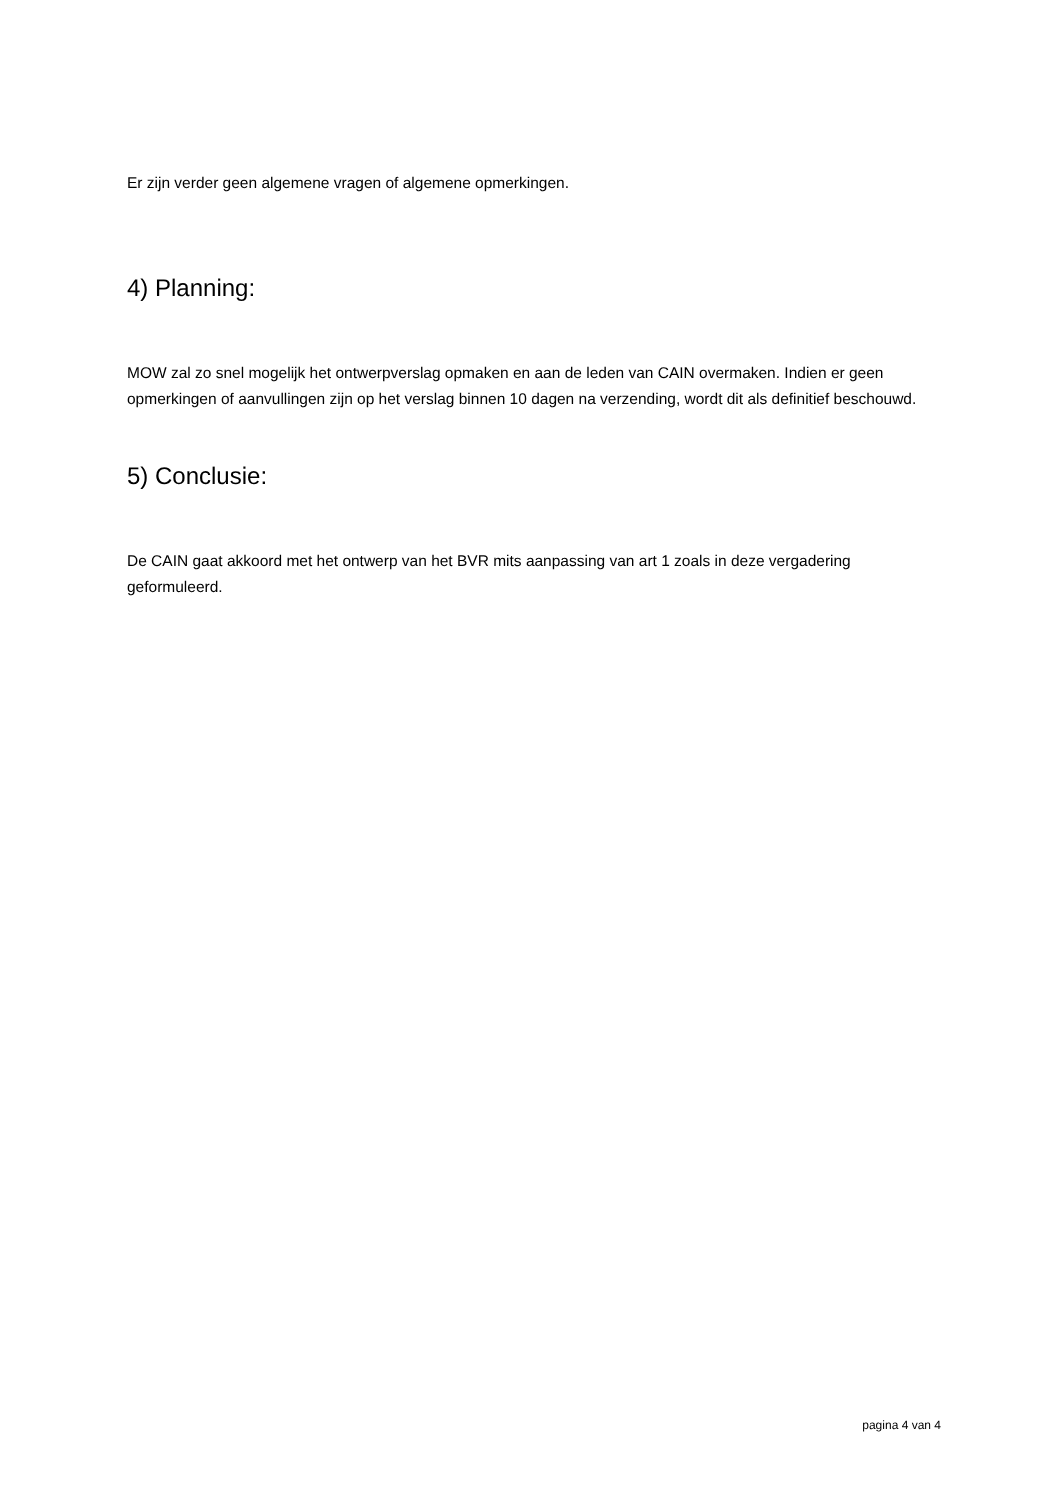Er zijn verder geen algemene vragen of algemene opmerkingen.
4) Planning:
MOW zal zo snel mogelijk het ontwerpverslag opmaken en aan de leden van CAIN overmaken. Indien er geen opmerkingen of aanvullingen zijn op het verslag binnen 10 dagen na verzending, wordt dit als definitief beschouwd.
5) Conclusie:
De CAIN gaat akkoord met het ontwerp van het BVR mits aanpassing van art 1 zoals in deze vergadering geformuleerd.
pagina 4 van 4